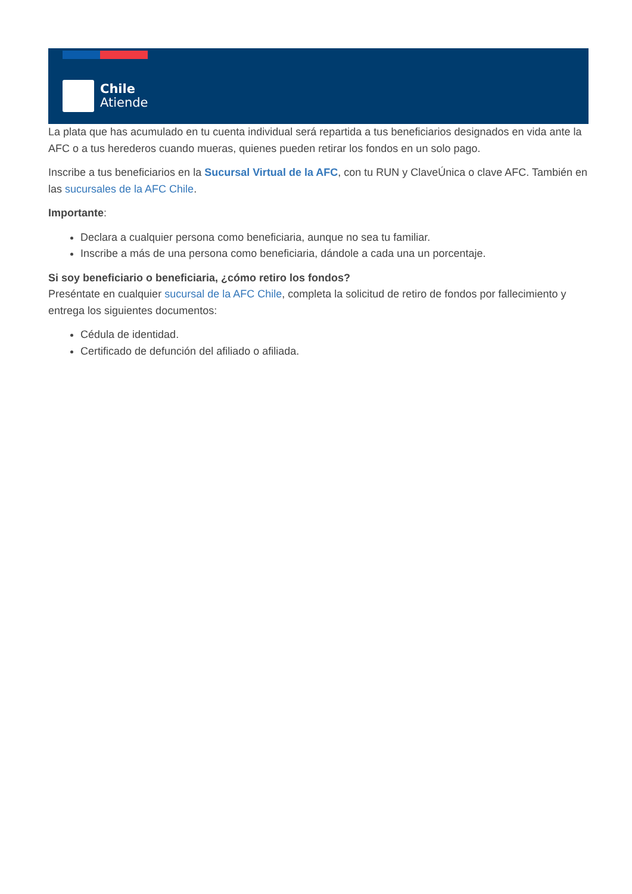Chile
Atiende
La plata que has acumulado en tu cuenta individual será repartida a tus beneficiarios designados en vida ante la AFC o a tus herederos cuando mueras, quienes pueden retirar los fondos en un solo pago.
Inscribe a tus beneficiarios en la Sucursal Virtual de la AFC, con tu RUN y ClaveÚnica o clave AFC. También en las sucursales de la AFC Chile.
Importante:
Declara a cualquier persona como beneficiaria, aunque no sea tu familiar.
Inscribe a más de una persona como beneficiaria, dándole a cada una un porcentaje.
Si soy beneficiario o beneficiaria, ¿cómo retiro los fondos?
Preséntate en cualquier sucursal de la AFC Chile, completa la solicitud de retiro de fondos por fallecimiento y entrega los siguientes documentos:
Cédula de identidad.
Certificado de defunción del afiliado o afiliada.